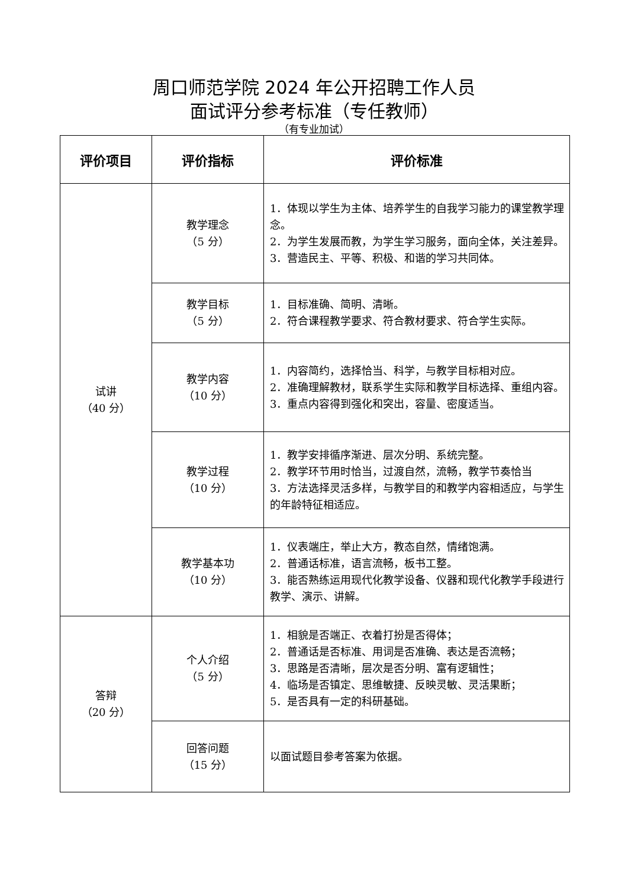周口师范学院 2024 年公开招聘工作人员
面试评分参考标准（专任教师）
（有专业加试）
| 评价项目 | 评价指标 | 评价标准 |
| --- | --- | --- |
| 试讲 （40 分） | 教学理念 （5 分） | 1．体现以学生为主体、培养学生的自我学习能力的课堂教学理念。 2．为学生发展而教，为学生学习服务，面向全体，关注差异。 3．营造民主、平等、积极、和谐的学习共同体。 |
| | 教学目标 （5 分） | 1．目标准确、简明、清晰。 2．符合课程教学要求、符合教材要求、符合学生实际。 |
| | 教学内容 （10 分） | 1．内容简约，选择恰当、科学，与教学目标相对应。 2．准确理解教材，联系学生实际和教学目标选择、重组内容。 3．重点内容得到强化和突出，容量、密度适当。 |
| | 教学过程 （10 分） | 1．教学安排循序渐进、层次分明、系统完整。 2．教学环节用时恰当，过渡自然，流畅，教学节奏恰当 3．方法选择灵活多样，与教学目的和教学内容相适应，与学生的年龄特征相适应。 |
| | 教学基本功 （10 分） | 1．仪表端庄，举止大方，教态自然，情绪饱满。 2．普通话标准，语言流畅，板书工整。 3．能否熟练运用现代化教学设备、仪器和现代化教学手段进行教学、演示、讲解。 |
| 答辩 （20 分） | 个人介绍 （5 分） | 1．相貌是否端正、衣着打扮是否得体； 2．普通话是否标准、用词是否准确、表达是否流畅； 3．思路是否清晰，层次是否分明、富有逻辑性； 4．临场是否镇定、思维敏捷、反映灵敏、灵活果断； 5．是否具有一定的科研基础。 |
| | 回答问题 （15 分） | 以面试题目参考答案为依据。 |